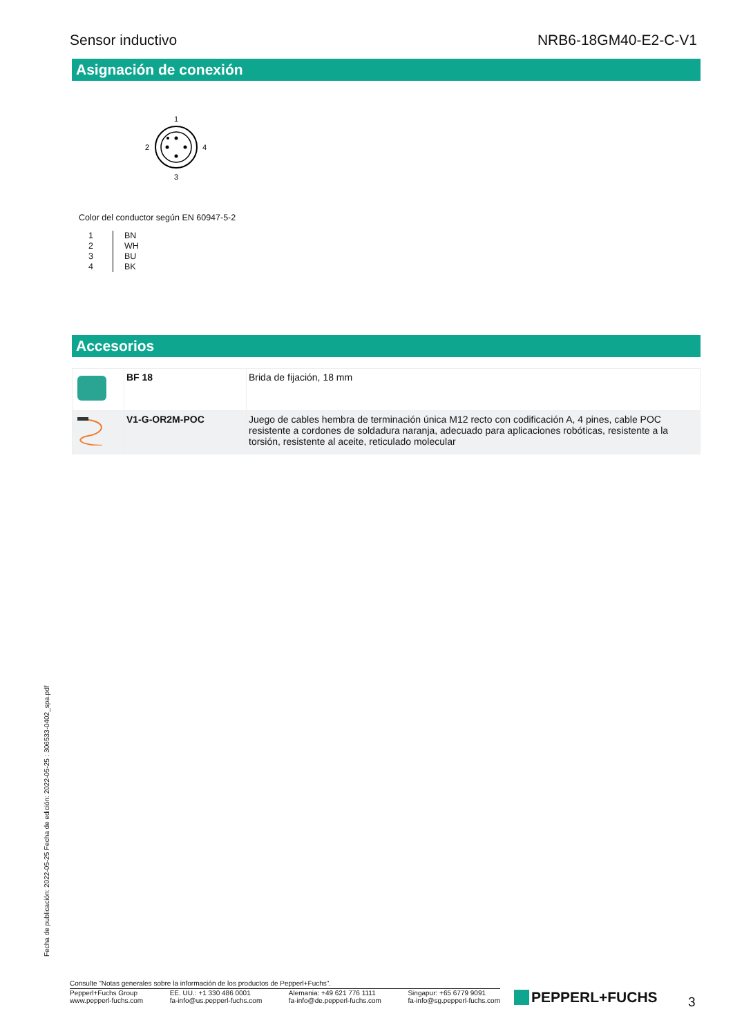Sensor inductivo NRB6-18GM40-E2-C-V1
Asignación de conexión
1
2
4
3
Color del conductor según EN 60947-5-2
| 1 | BN |
| 2 | WH |
| 3 | BU |
| 4 | BK |
Accesorios
| | BF 18 | Brida de fijación, 18 mm |
| | V1-G-OR2M-POC | Juego de cables hembra de terminación única M12 recto con codificación A, 4 pines, cable POC resistente a cordones de soldadura naranja, adecuado para aplicaciones robóticas, resistente a la torsión, resistente al aceite, reticulado molecular |
Fecha de publicación: 2022-05-25 Fecha de edición: 2022-05-25 : 306533-0402_spa.pdf
Consulte "Notas generales sobre la información de los productos de Pepperl+Fuchs".
Pepperl+Fuchs Group
www.pepperl-fuchs.com EE. UU.: +1 330 486 0001
fa-info@us.pepperl-fuchs.com Alemania: +49 621 776 1111
fa-info@de.pepperl-fuchs.com Singapur: +65 6779 9091
fa-info@sg.pepperl-fuchs.com
PEPPERL+FUCHS 3